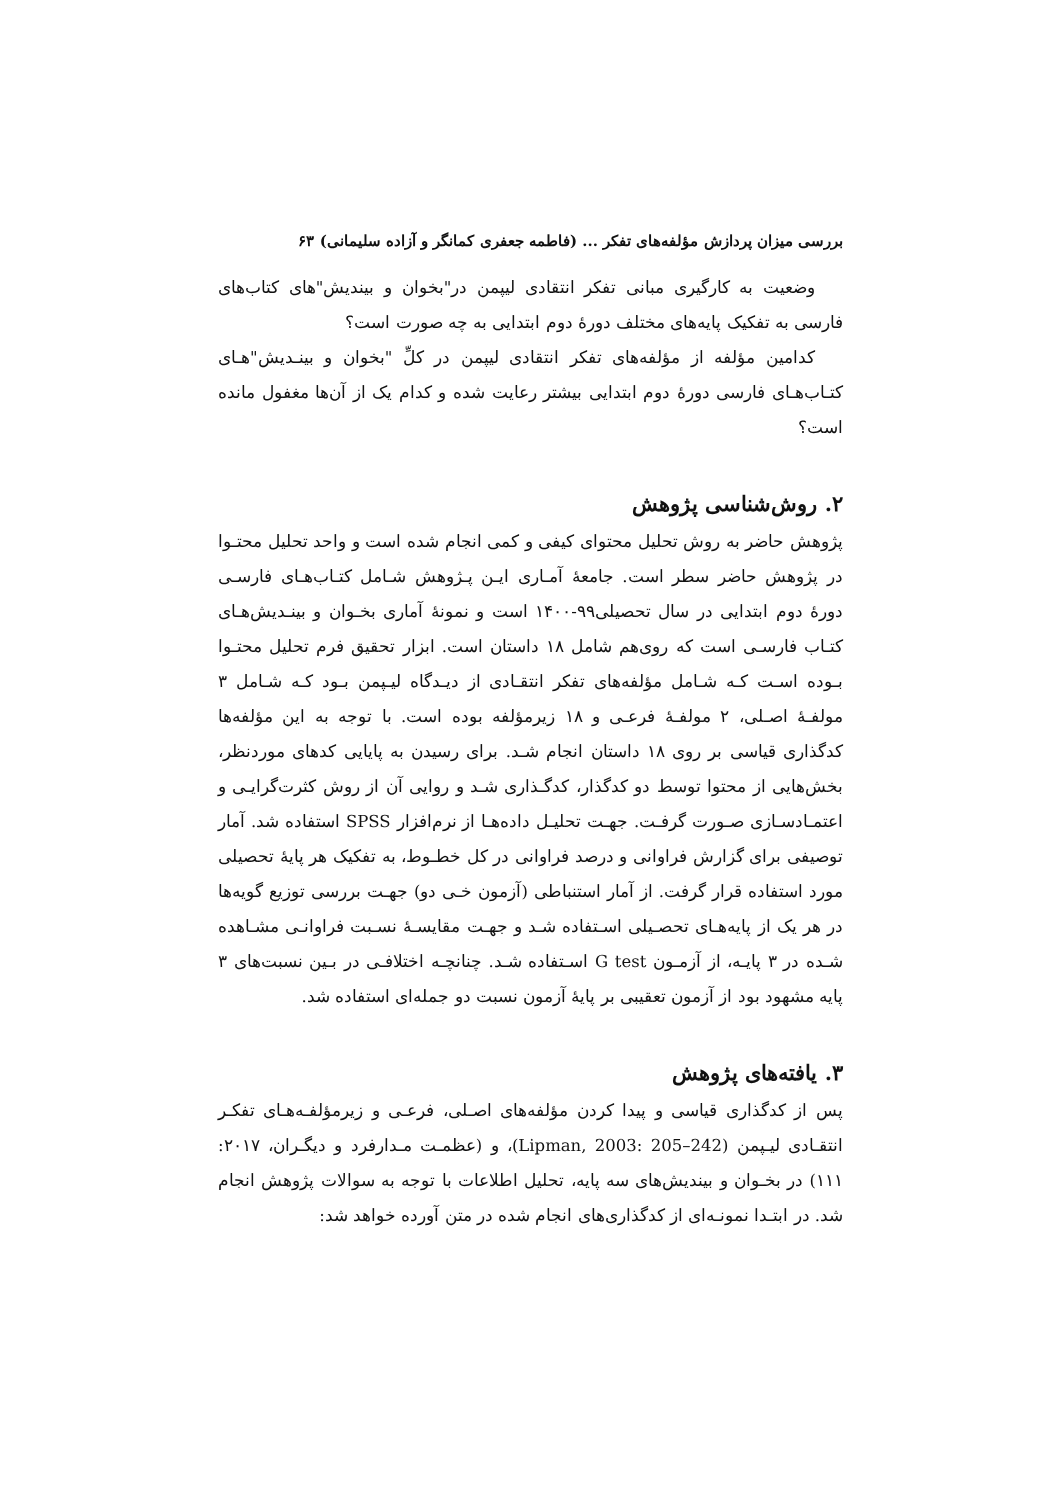بررسی میزان پردازش مؤلفه‌های تفکر ... (فاطمه جعفری کمانگر و آزاده سلیمانی) ۶۳
وضعیت به کارگیری مبانی تفکر انتقادی لیپمن در"بخوان و بیندیش"های کتاب‌های فارسی به تفکیک پایه‌های مختلف دورهٔ دوم ابتدایی به چه صورت است؟
کدامین مؤلفه از مؤلفه‌های تفکر انتقادی لیپمن در کلِّ "بخوان و بینـدیش"هـای کتـاب‌هـای فارسی دورهٔ دوم ابتدایی بیشتر رعایت شده و کدام یک از آن‌ها مغفول مانده است؟
۲. روش‌شناسی پژوهش
پژوهش حاضر به روش تحلیل محتوای کیفی و کمی انجام شده است و واحد تحلیل محتـوا در پژوهش حاضر سطر است. جامعهٔ آمـاری ایـن پـژوهش شـامل کتـاب‌هـای فارسـی دورهٔ دوم ابتدایی در سال تحصیلی۹۹-۱۴۰۰ است و نمونهٔ آماری بخـوان و بینـدیش‌هـای کتـاب فارسـی است که روی‌هم شامل ۱۸ داستان است. ابزار تحقیق فرم تحلیل محتـوا بـوده اسـت کـه شـامل مؤلفه‌های تفکر انتقـادی از دیـدگاه لیـپمن بـود کـه شـامل ۳ مولفـهٔ اصـلی، ۲ مولفـهٔ فرعـی و ۱۸ زیرمؤلفه بوده است. با توجه به این مؤلفه‌ها کدگذاری قیاسی بر روی ۱۸ داستان انجام شـد. برای رسیدن به پایایی کدهای موردنظر، بخش‌هایی از محتوا توسط دو کدگذار، کدگـذاری شـد و روایی آن از روش کثرت‌گرایـی و اعتمـادسـازی صـورت گرفـت. جهـت تحلیـل داده‌هـا از نرم‌افزار SPSS استفاده شد. آمار توصیفی برای گزارش فراوانی و درصد فراوانی در کل خطـوط، به تفکیک هر پایهٔ تحصیلی مورد استفاده قرار گرفت. از آمار استنباطی (آزمون خـی دو) جهـت بررسی توزیع گویه‌ها در هر یک از پایه‌هـای تحصـیلی اسـتفاده شـد و جهـت مقایسـهٔ نسـبت فراوانـی مشـاهده شـده در ۳ پایـه، از آزمـون G test اسـتفاده شـد. چنانچـه اختلافـی در بـین نسبت‌های ۳ پایه مشهود بود از آزمون تعقیبی بر پایهٔ آزمون نسبت دو جمله‌ای استفاده شد.
۳. یافته‌های پژوهش
پس از کدگذاری قیاسی و پیدا کردن مؤلفه‌های اصـلی، فرعـی و زیرمؤلفـه‌هـای تفکـر انتقـادی لیـپمن (Lipman, 2003: 205–242)، و (عظمـت مـدارفرد و دیگـران، ۲۰۱۷: ۱۱۱) در بخـوان و بیندیش‌های سه پایه، تحلیل اطلاعات با توجه به سوالات پژوهش انجام شد. در ابتـدا نمونـه‌ای از کدگذاری‌های انجام شده در متن آورده خواهد شد: